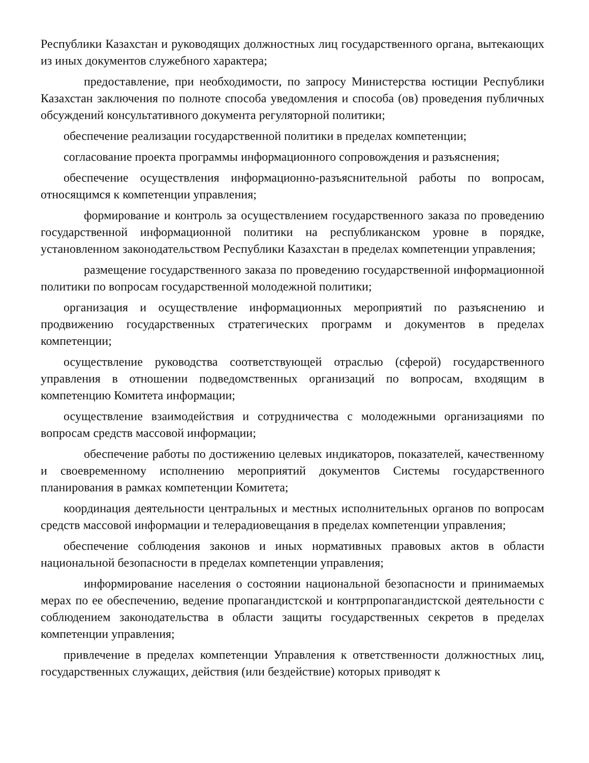Республики Казахстан и руководящих должностных лиц государственного органа, вытекающих из иных документов служебного характера;
предоставление, при необходимости, по запросу Министерства юстиции Республики Казахстан заключения по полноте способа уведомления и способа (ов) проведения публичных обсуждений консультативного документа регуляторной политики;
обеспечение реализации государственной политики в пределах компетенции;
согласование проекта программы информационного сопровождения и разъяснения;
обеспечение осуществления информационно-разъяснительной работы по вопросам, относящимся к компетенции управления;
формирование и контроль за осуществлением государственного заказа по проведению государственной информационной политики на республиканском уровне в порядке, установленном законодательством Республики Казахстан в пределах компетенции управления;
размещение государственного заказа по проведению государственной информационной политики по вопросам государственной молодежной политики;
организация и осуществление информационных мероприятий по разъяснению и продвижению государственных стратегических программ и документов в пределах компетенции;
осуществление руководства соответствующей отраслью (сферой) государственного управления в отношении подведомственных организаций по вопросам, входящим в компетенцию Комитета информации;
осуществление взаимодействия и сотрудничества с молодежными организациями по вопросам средств массовой информации;
обеспечение работы по достижению целевых индикаторов, показателей, качественному и своевременному исполнению мероприятий документов Системы государственного планирования в рамках компетенции Комитета;
координация деятельности центральных и местных исполнительных органов по вопросам средств массовой информации и телерадиовещания в пределах компетенции управления;
обеспечение соблюдения законов и иных нормативных правовых актов в области национальной безопасности в пределах компетенции управления;
информирование населения о состоянии национальной безопасности и принимаемых мерах по ее обеспечению, ведение пропагандистской и контрпропагандистской деятельности с соблюдением законодательства в области защиты государственных секретов в пределах компетенции управления;
привлечение в пределах компетенции Управления к ответственности должностных лиц, государственных служащих, действия (или бездействие) которых приводят к